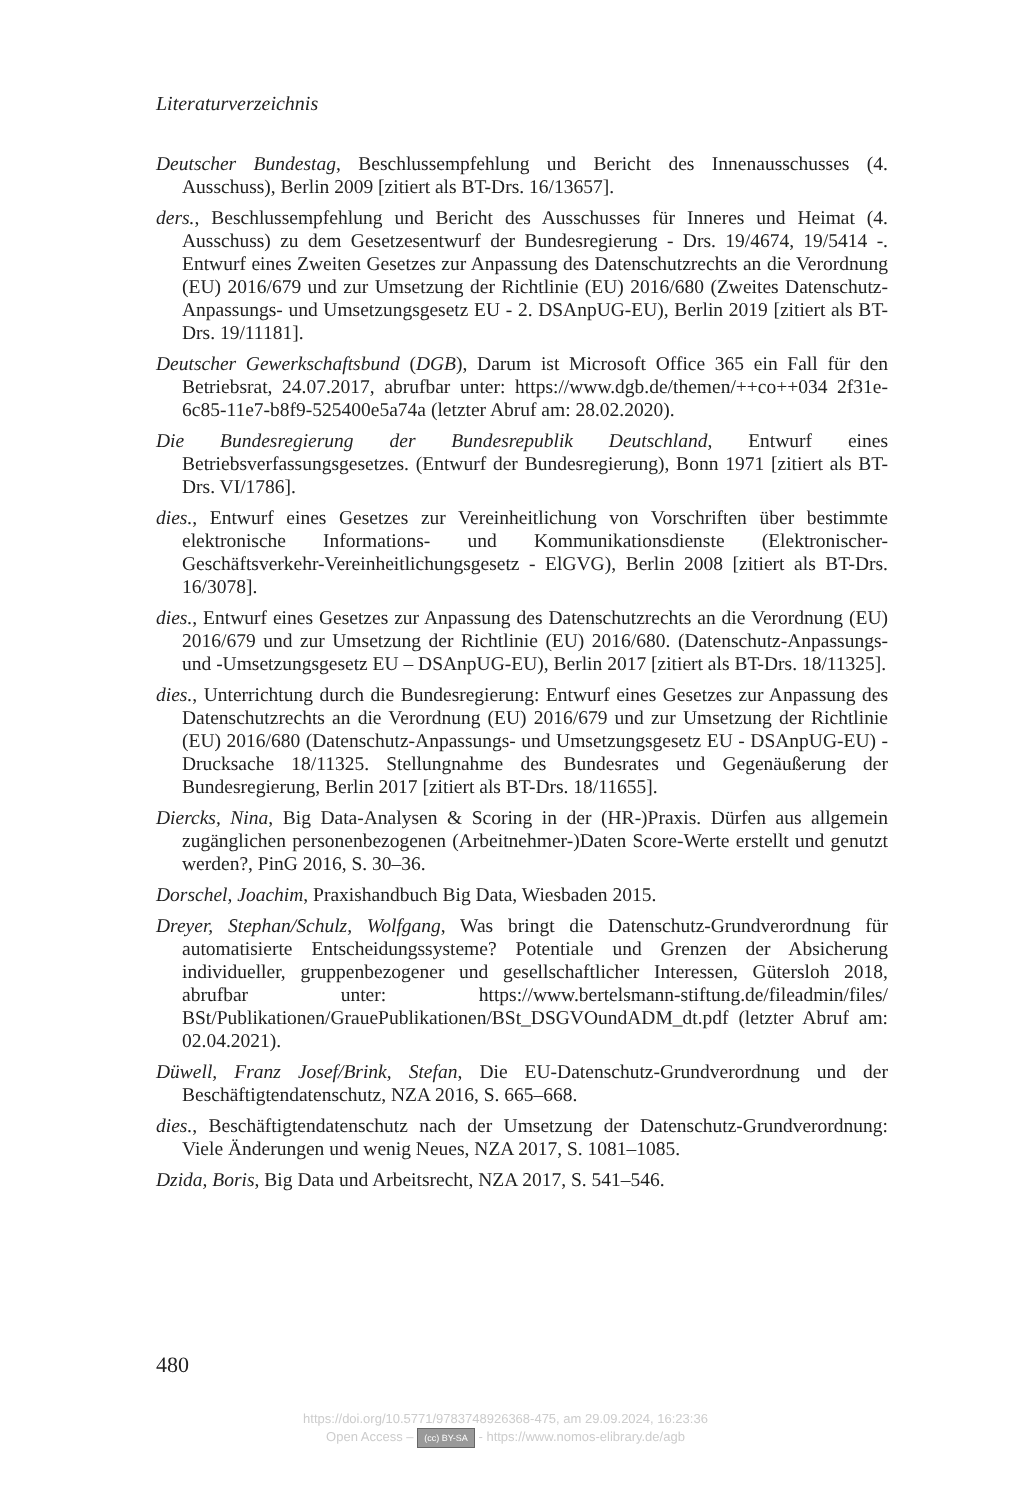Literaturverzeichnis
Deutscher Bundestag, Beschlussempfehlung und Bericht des Innenausschusses (4. Ausschuss), Berlin 2009 [zitiert als BT-Drs. 16/13657].
ders., Beschlussempfehlung und Bericht des Ausschusses für Inneres und Heimat (4. Ausschuss) zu dem Gesetzesentwurf der Bundesregierung - Drs. 19/4674, 19/5414 -. Entwurf eines Zweiten Gesetzes zur Anpassung des Datenschutzrechts an die Verordnung (EU) 2016/679 und zur Umsetzung der Richtlinie (EU) 2016/680 (Zweites Datenschutz-Anpassungs- und Umsetzungsgesetz EU - 2. DSAnpUG-EU), Berlin 2019 [zitiert als BT-Drs. 19/11181].
Deutscher Gewerkschaftsbund (DGB), Darum ist Microsoft Office 365 ein Fall für den Betriebsrat, 24.07.2017, abrufbar unter: https://www.dgb.de/themen/++co++034 2f31e-6c85-11e7-b8f9-525400e5a74a (letzter Abruf am: 28.02.2020).
Die Bundesregierung der Bundesrepublik Deutschland, Entwurf eines Betriebsverfassungsgesetzes. (Entwurf der Bundesregierung), Bonn 1971 [zitiert als BT-Drs. VI/1786].
dies., Entwurf eines Gesetzes zur Vereinheitlichung von Vorschriften über bestimmte elektronische Informations- und Kommunikationsdienste (Elektronischer-Geschäftsverkehr-Vereinheitlichungsgesetz - ElGVG), Berlin 2008 [zitiert als BT-Drs. 16/3078].
dies., Entwurf eines Gesetzes zur Anpassung des Datenschutzrechts an die Verordnung (EU) 2016/679 und zur Umsetzung der Richtlinie (EU) 2016/680. (Datenschutz-Anpassungs- und -Umsetzungsgesetz EU – DSAnpUG-EU), Berlin 2017 [zitiert als BT-Drs. 18/11325].
dies., Unterrichtung durch die Bundesregierung: Entwurf eines Gesetzes zur Anpassung des Datenschutzrechts an die Verordnung (EU) 2016/679 und zur Umsetzung der Richtlinie (EU) 2016/680 (Datenschutz-Anpassungs- und Umsetzungsgesetz EU - DSAnpUG-EU) - Drucksache 18/11325. Stellungnahme des Bundesrates und Gegenäußerung der Bundesregierung, Berlin 2017 [zitiert als BT-Drs. 18/11655].
Diercks, Nina, Big Data-Analysen & Scoring in der (HR-)Praxis. Dürfen aus allgemein zugänglichen personenbezogenen (Arbeitnehmer-)Daten Score-Werte erstellt und genutzt werden?, PinG 2016, S. 30–36.
Dorschel, Joachim, Praxishandbuch Big Data, Wiesbaden 2015.
Dreyer, Stephan/Schulz, Wolfgang, Was bringt die Datenschutz-Grundverordnung für automatisierte Entscheidungssysteme? Potentiale und Grenzen der Absicherung individueller, gruppenbezogener und gesellschaftlicher Interessen, Gütersloh 2018, abrufbar unter: https://www.bertelsmann-stiftung.de/fileadmin/files/ BSt/Publikationen/GrauePublikationen/BSt_DSGVOundADM_dt.pdf (letzter Abruf am: 02.04.2021).
Düwell, Franz Josef/Brink, Stefan, Die EU-Datenschutz-Grundverordnung und der Beschäftigtendatenschutz, NZA 2016, S. 665–668.
dies., Beschäftigtendatenschutz nach der Umsetzung der Datenschutz-Grundverordnung: Viele Änderungen und wenig Neues, NZA 2017, S. 1081–1085.
Dzida, Boris, Big Data und Arbeitsrecht, NZA 2017, S. 541–546.
480
https://doi.org/10.5771/9783748926368-475, am 29.09.2024, 16:23:36
Open Access – (cc) BY-SA - https://www.nomos-elibrary.de/agb